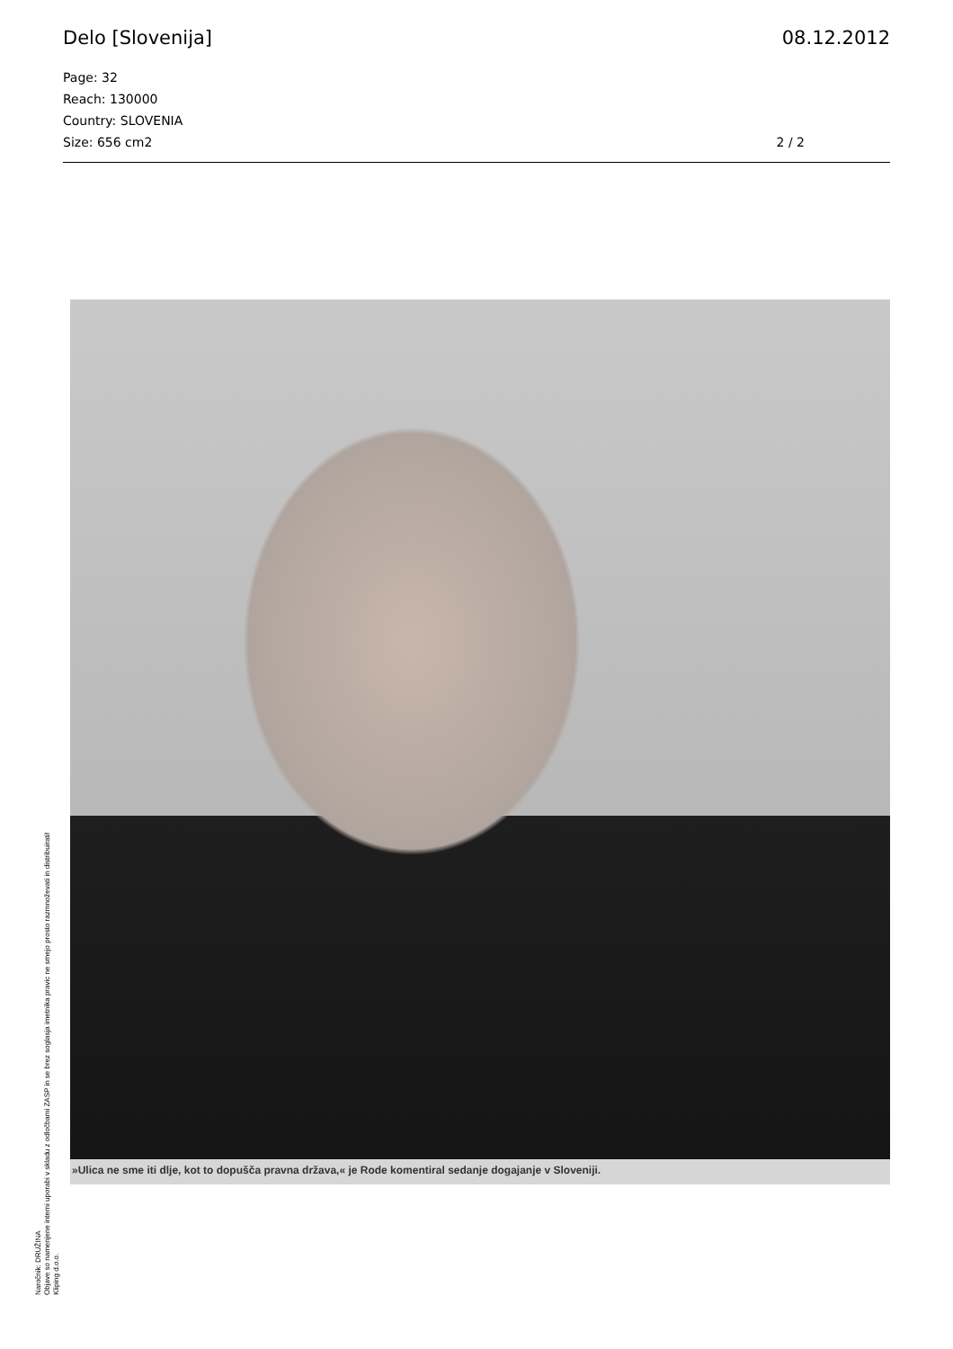Delo [Slovenija] 08.12.2012
Page: 32
Reach: 130000
Country: SLOVENIA
Size: 656 cm2
2 / 2
»Ulica ne sme iti dlje, kot to dopušča pravna država,« je Rode komentiral sedanje dogajanje v Sloveniji.
Naročnik: DRUŽINA
Objave so namenjene interni uporabi v skladu z odločbami ZASP in se brez soglasja imetnika pravic ne smejo prosto razmnoževati in distribuirati!
Kliping d.o.o.